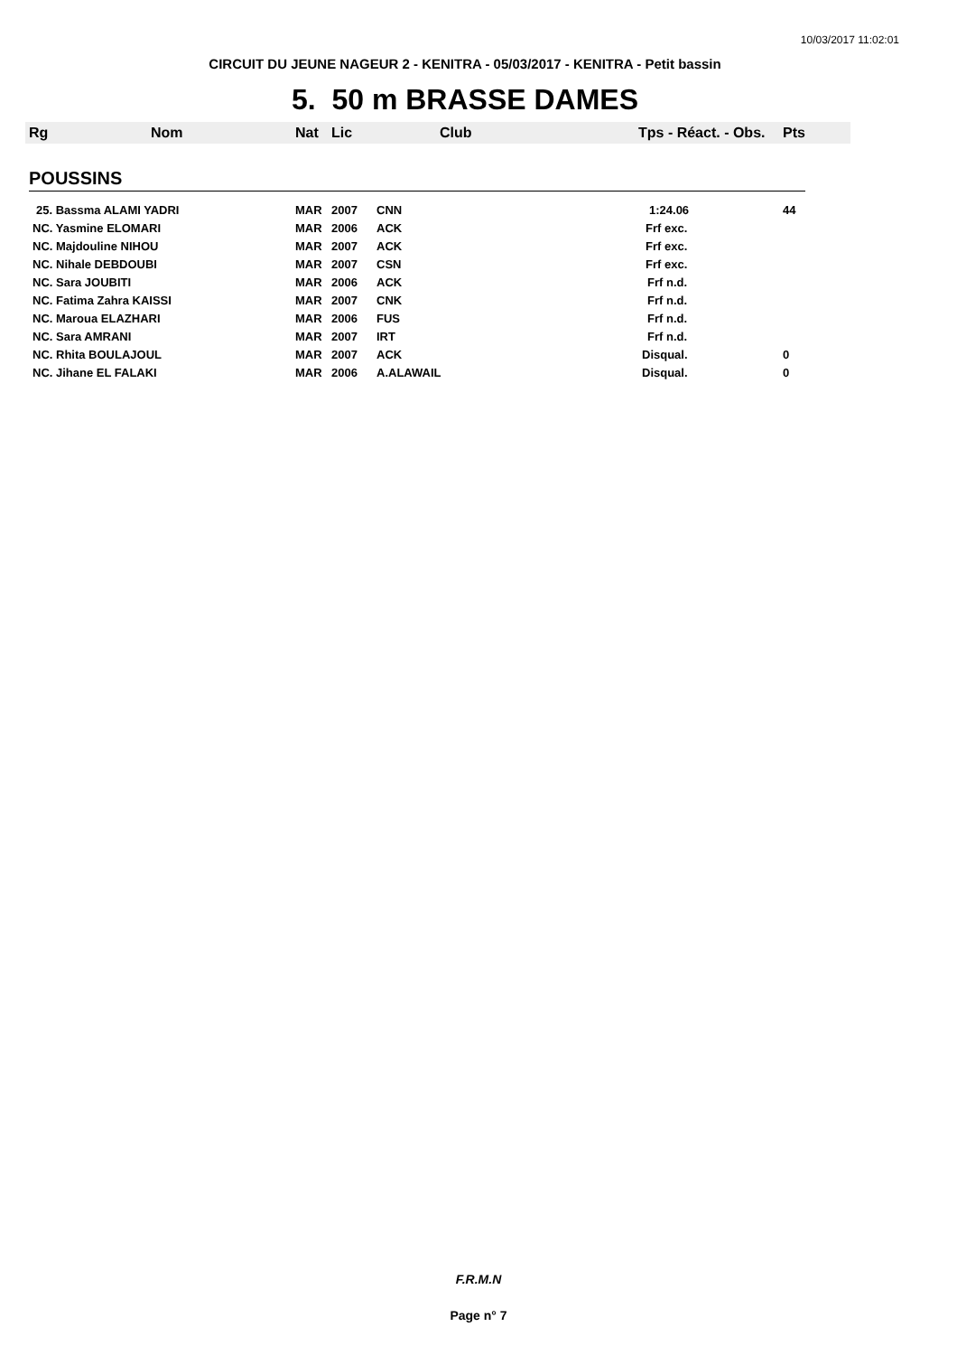10/03/2017 11:02:01
CIRCUIT DU JEUNE NAGEUR 2 - KENITRA - 05/03/2017 - KENITRA - Petit bassin
5. 50 m BRASSE DAMES
| Rg | Nom | Nat | Lic | Club | Tps - Réact. - Obs. | Pts |
| --- | --- | --- | --- | --- | --- | --- |
| POUSSINS | | | | | | |
| 25. Bassma ALAMI YADRI | | MAR | 2007 | CNN | 1:24.06 | 44 |
| NC. Yasmine ELOMARI | | MAR | 2006 | ACK | Frf exc. | |
| NC. Majdouline NIHOU | | MAR | 2007 | ACK | Frf exc. | |
| NC. Nihale DEBDOUBI | | MAR | 2007 | CSN | Frf exc. | |
| NC. Sara JOUBITI | | MAR | 2006 | ACK | Frf n.d. | |
| NC. Fatima Zahra KAISSI | | MAR | 2007 | CNK | Frf n.d. | |
| NC. Maroua ELAZHARI | | MAR | 2006 | FUS | Frf n.d. | |
| NC. Sara AMRANI | | MAR | 2007 | IRT | Frf n.d. | |
| NC. Rhita BOULAJOUL | | MAR | 2007 | ACK | Disqual. | 0 |
| NC. Jihane EL FALAKI | | MAR | 2006 | A.ALAWAIL | Disqual. | 0 |
F.R.M.N
Page n° 7